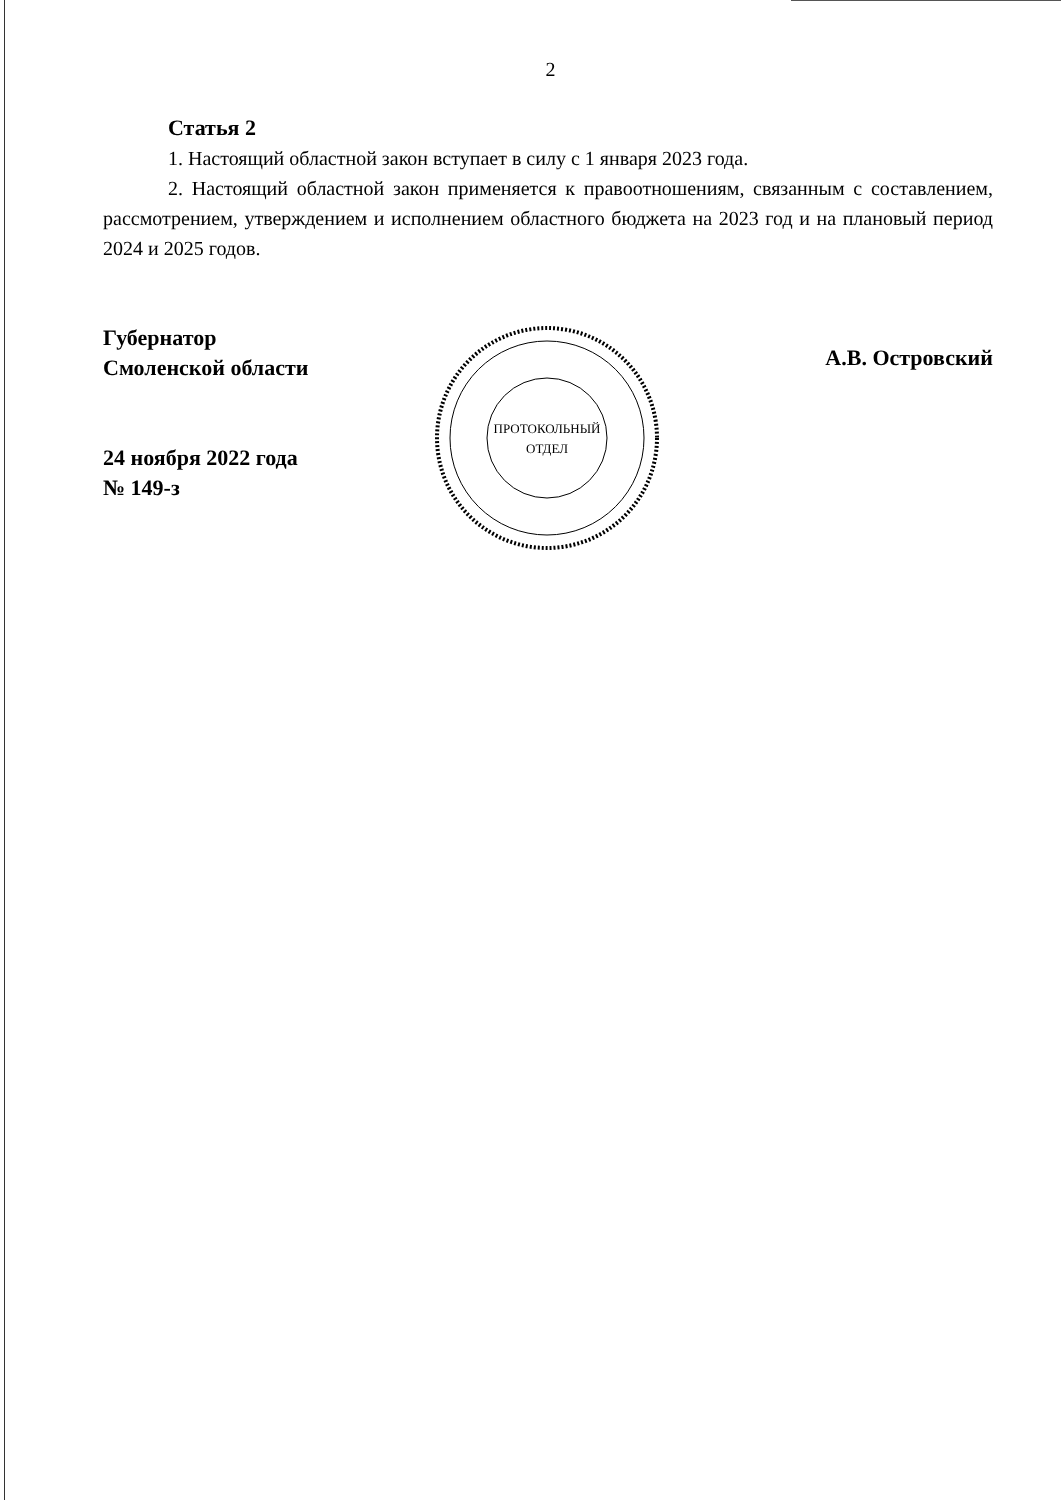2
Статья 2
1. Настоящий областной закон вступает в силу с 1 января 2023 года.
2. Настоящий областной закон применяется к правоотношениям, связанным с составлением, рассмотрением, утверждением и исполнением областного бюджета на 2023 год и на плановый период 2024 и 2025 годов.
Губернатор
Смоленской области
24 ноября 2022 года
№ 149-з
ПРОТОКОЛЬНЫЙ
ОТДЕЛ
А.В. Островский